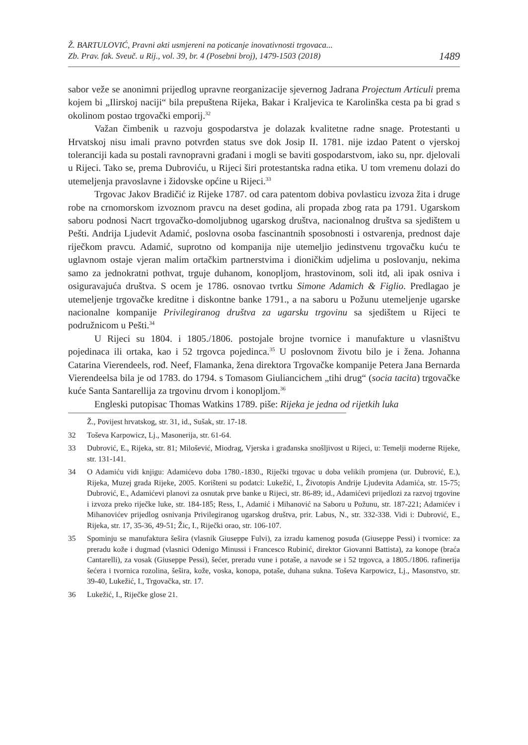Ž. BARTULOVIĆ, Pravni akti usmjereni na poticanje inovativnosti trgovaca...
Zb. Prav. fak. Sveuč. u Rij., vol. 39, br. 4 (Posebni broj), 1479-1503 (2018)
1489
sabor veže se anonimni prijedlog upravne reorganizacije sjevernog Jadrana Projectum Articuli prema kojem bi „Ilirskoj naciji“ bila prepuštena Rijeka, Bakar i Kraljevica te Karolinška cesta pa bi grad s okolinom postao trgovački emporij.<sup>32</sup>
Važan čimbenik u razvoju gospodarstva je dolazak kvalitetne radne snage. Protestanti u Hrvatskoj nisu imali pravno potvrđen status sve dok Josip II. 1781. nije izdao Patent o vjerskoj toleranciji kada su postali ravnopravni građani i mogli se baviti gospodarstvom, iako su, npr. djelovali u Rijeci. Tako se, prema Dubroviću, u Rijeci širi protestantska radna etika. U tom vremenu dolazi do utemeljenja pravoslavne i židovske općine u Rijeci.<sup>33</sup>
Trgovac Jakov Bradičić iz Rijeke 1787. od cara patentom dobiva povlasticu izvoza žita i druge robe na crnomorskom izvoznom pravcu na deset godina, ali propada zbog rata pa 1791. Ugarskom saboru podnosi Nacrt trgovačko-domoljubnog ugarskog društva, nacionalnog društva sa sjedištem u Pešti. Andrija Ljudevit Adamić, poslovna osoba fascinantnih sposobnosti i ostvarenja, prednost daje riječkom pravcu. Adamić, suprotno od kompanija nije utemeljio jedinstvenu trgovačku kuću te uglavnom ostaje vjeran malim ortačkim partnerstvima i dioničkim udjelima u poslovanju, nekima samo za jednokratni pothvat, trguje duhanom, konopljom, hrastovinom, soli itd, ali ipak osniva i osiguravajuća društva. S ocem je 1786. osnovao tvrtku Simone Adamich & Figlio. Predlagao je utemeljenje trgovačke kreditne i diskontne banke 1791., a na saboru u Požunu utemeljenje ugarske nacionalne kompanije Privilegiranog društva za ugarsku trgovinu sa sjedištem u Rijeci te podružnicom u Pešti.<sup>34</sup>
U Rijeci su 1804. i 1805./1806. postojale brojne tvornice i manufakture u vlasništvu pojedinaca ili ortaka, kao i 52 trgovca pojedinca.<sup>35</sup> U poslovnom životu bilo je i žena. Johanna Catarina Vierendeels, rođ. Neef, Flamanka, žena direktora Trgovačke kompanije Petera Jana Bernarda Vierendeelsa bila je od 1783. do 1794. s Tomasom Giuliancichem „tihi drug“ (socia tacita) trgovačke kuće Santa Santarellija za trgovinu drvom i konopljom.<sup>36</sup>
Engleski putopisac Thomas Watkins 1789. piše: Rijeka je jedna od rijetkih luka
Ž., Povijest hrvatskog, str. 31, id., Sušak, str. 17-18.
32 Toševa Karpowicz, Lj., Masonerija, str. 61-64.
33 Dubrović, E., Rijeka, str. 81; Milošević, Miodrag, Vjerska i građanska snošljivost u Rijeci, u: Temelji moderne Rijeke, str. 131-141.
34 O Adamiću vidi knjigu: Adamićevo doba 1780.-1830., Riječki trgovac u doba velikih promjena (ur. Dubrović, E.), Rijeka, Muzej grada Rijeke, 2005. Korišteni su podatci: Lukežić, I., Životopis Andrije Ljudevita Adamića, str. 15-75; Dubrović, E., Adamićevi planovi za osnutak prve banke u Rijeci, str. 86-89; id., Adamićevi prijedlozi za razvoj trgovine i izvoza preko riječke luke, str. 184-185; Ress, I., Adamić i Mihanović na Saboru u Požunu, str. 187-221; Adamićev i Mihanovićev prijedlog osnivanja Privilegiranog ugarskog društva, prir. Labus, N., str. 332-338. Vidi i: Dubrović, E., Rijeka, str. 17, 35-36, 49-51; Žic, I., Riječki orao, str. 106-107.
35 Spominju se manufaktura šešira (vlasnik Giuseppe Fulvi), za izradu kamenog posuđa (Giuseppe Pessi) i tvornice: za preradu kože i dugmad (vlasnici Odenigo Minussi i Francesco Rubinić, direktor Giovanni Battista), za konope (braća Cantarelli), za vosak (Giuseppe Pessi), šećer, preradu vune i potaše, a navode se i 52 trgovca, a 1805./1806. rafinerija šećera i tvornica rozolina, šešira, kože, voska, konopa, potaše, duhana sukna. Toševa Karpowicz, Lj., Masonstvo, str. 39-40, Lukežić, I., Trgovačka, str. 17.
36 Lukežić, I., Riječke glose 21.